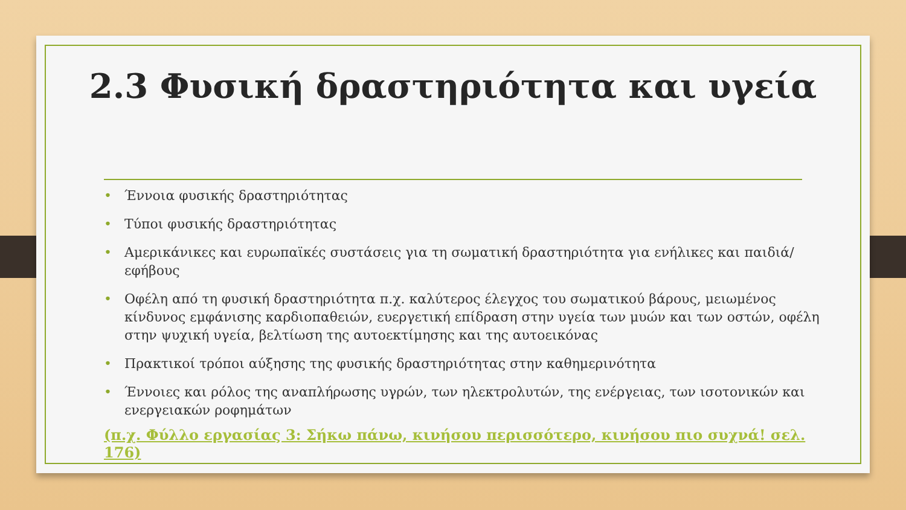2.3 Φυσική δραστηριότητα και υγεία
• Έννοια φυσικής δραστηριότητας
• Τύποι φυσικής δραστηριότητας
• Αμερικάνικες και ευρωπαϊκές συστάσεις για τη σωματική δραστηριότητα για ενήλικες και παιδιά/εφήβους
• Οφέλη από τη φυσική δραστηριότητα π.χ. καλύτερος έλεγχος του σωματικού βάρους, μειωμένος κίνδυνος εμφάνισης καρδιοπαθειών, ευεργετική επίδραση στην υγεία των μυών και των οστών, οφέλη στην ψυχική υγεία, βελτίωση της αυτοεκτίμησης και της αυτοεικόνας
• Πρακτικοί τρόποι αύξησης της φυσικής δραστηριότητας στην καθημερινότητα
• Έννοιες και ρόλος της αναπλήρωσης υγρών, των ηλεκτρολυτών, της ενέργειας, των ισοτονικών και ενεργειακών ροφημάτων
(π.χ. Φύλλο εργασίας 3: Σήκω πάνω, κινήσου περισσότερο, κινήσου πιο συχνά! σελ. 176)